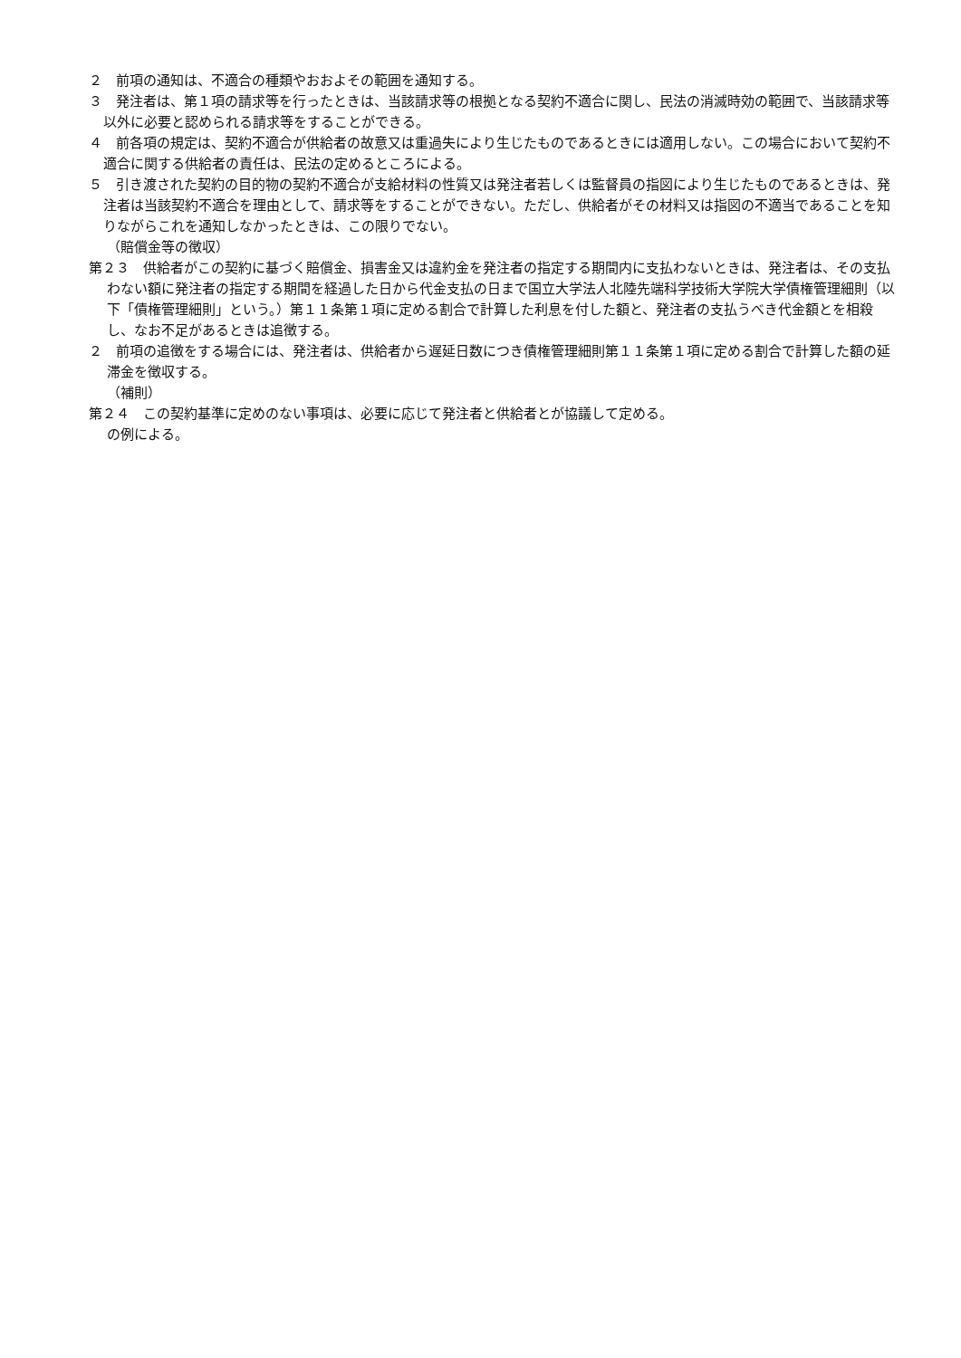２　前項の通知は、不適合の種類やおおよその範囲を通知する。
３　発注者は、第１項の請求等を行ったときは、当該請求等の根拠となる契約不適合に関し、民法の消滅時効の範囲で、当該請求等以外に必要と認められる請求等をすることができる。
４　前各項の規定は、契約不適合が供給者の故意又は重過失により生じたものであるときには適用しない。この場合において契約不適合に関する供給者の責任は、民法の定めるところによる。
５　引き渡された契約の目的物の契約不適合が支給材料の性質又は発注者若しくは監督員の指図により生じたものであるときは、発注者は当該契約不適合を理由として、請求等をすることができない。ただし、供給者がその材料又は指図の不適当であることを知りながらこれを通知しなかったときは、この限りでない。
（賠償金等の徴収）
第２３　供給者がこの契約に基づく賠償金、損害金又は違約金を発注者の指定する期間内に支払わないときは、発注者は、その支払わない額に発注者の指定する期間を経過した日から代金支払の日まで国立大学法人北陸先端科学技術大学院大学債権管理細則（以下「債権管理細則」という。）第１１条第１項に定める割合で計算した利息を付した額と、発注者の支払うべき代金額とを相殺し、なお不足があるときは追徴する。
２　前項の追徴をする場合には、発注者は、供給者から遅延日数につき債権管理細則第１１条第１項に定める割合で計算した額の延滞金を徴収する。
（補則）
第２４　この契約基準に定めのない事項は、必要に応じて発注者と供給者とが協議して定める。
の例による。